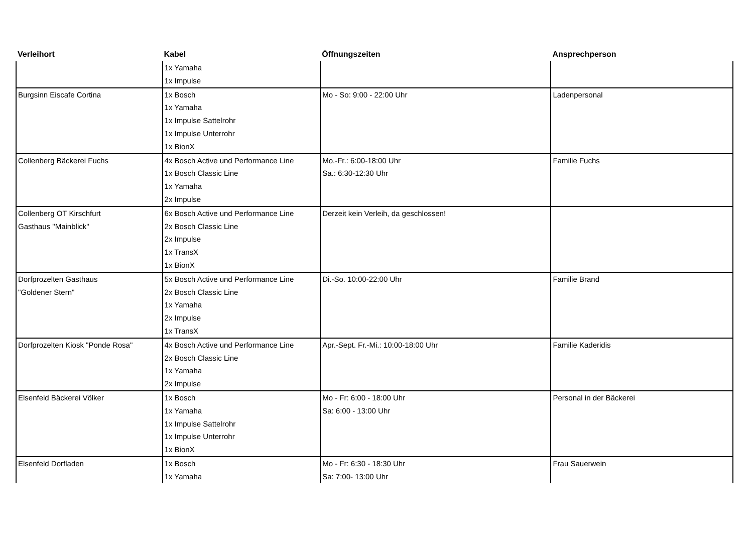| Verleihort | Kabel | Öffnungszeiten | Ansprechperson |
| --- | --- | --- | --- |
| | 1x Yamaha 1x Impulse | | |
| Burgsinn Eiscafe Cortina | 1x Bosch 1x Yamaha 1x Impulse Sattelrohr 1x Impulse Unterrohr 1x BionX | Mo - So: 9:00 - 22:00 Uhr | Ladenpersonal |
| Collenberg Bäckerei Fuchs | 4x Bosch Active und Performance Line 1x Bosch Classic Line 1x Yamaha 2x Impulse | Mo.-Fr.: 6:00-18:00 Uhr Sa.: 6:30-12:30 Uhr | Familie Fuchs |
| Collenberg OT Kirschfurt Gasthaus "Mainblick" | 6x Bosch Active und Performance Line 2x Bosch Classic Line 2x Impulse 1x TransX 1x BionX | Derzeit kein Verleih, da geschlossen! | |
| Dorfprozelten Gasthaus "Goldener Stern" | 5x Bosch Active und Performance Line 2x Bosch Classic Line 1x Yamaha 2x Impulse 1x TransX | Di.-So. 10:00-22:00 Uhr | Familie Brand |
| Dorfprozelten Kiosk "Ponde Rosa" | 4x Bosch Active und Performance Line 2x Bosch Classic Line 1x Yamaha 2x Impulse | Apr.-Sept. Fr.-Mi.: 10:00-18:00 Uhr | Familie Kaderidis |
| Elsenfeld Bäckerei Völker | 1x Bosch 1x Yamaha 1x Impulse Sattelrohr 1x Impulse Unterrohr 1x BionX | Mo - Fr: 6:00 - 18:00 Uhr Sa: 6:00 - 13:00 Uhr | Personal in der Bäckerei |
| Elsenfeld Dorfladen | 1x Bosch 1x Yamaha | Mo - Fr: 6:30 - 18:30 Uhr Sa: 7:00- 13:00 Uhr | Frau Sauerwein |